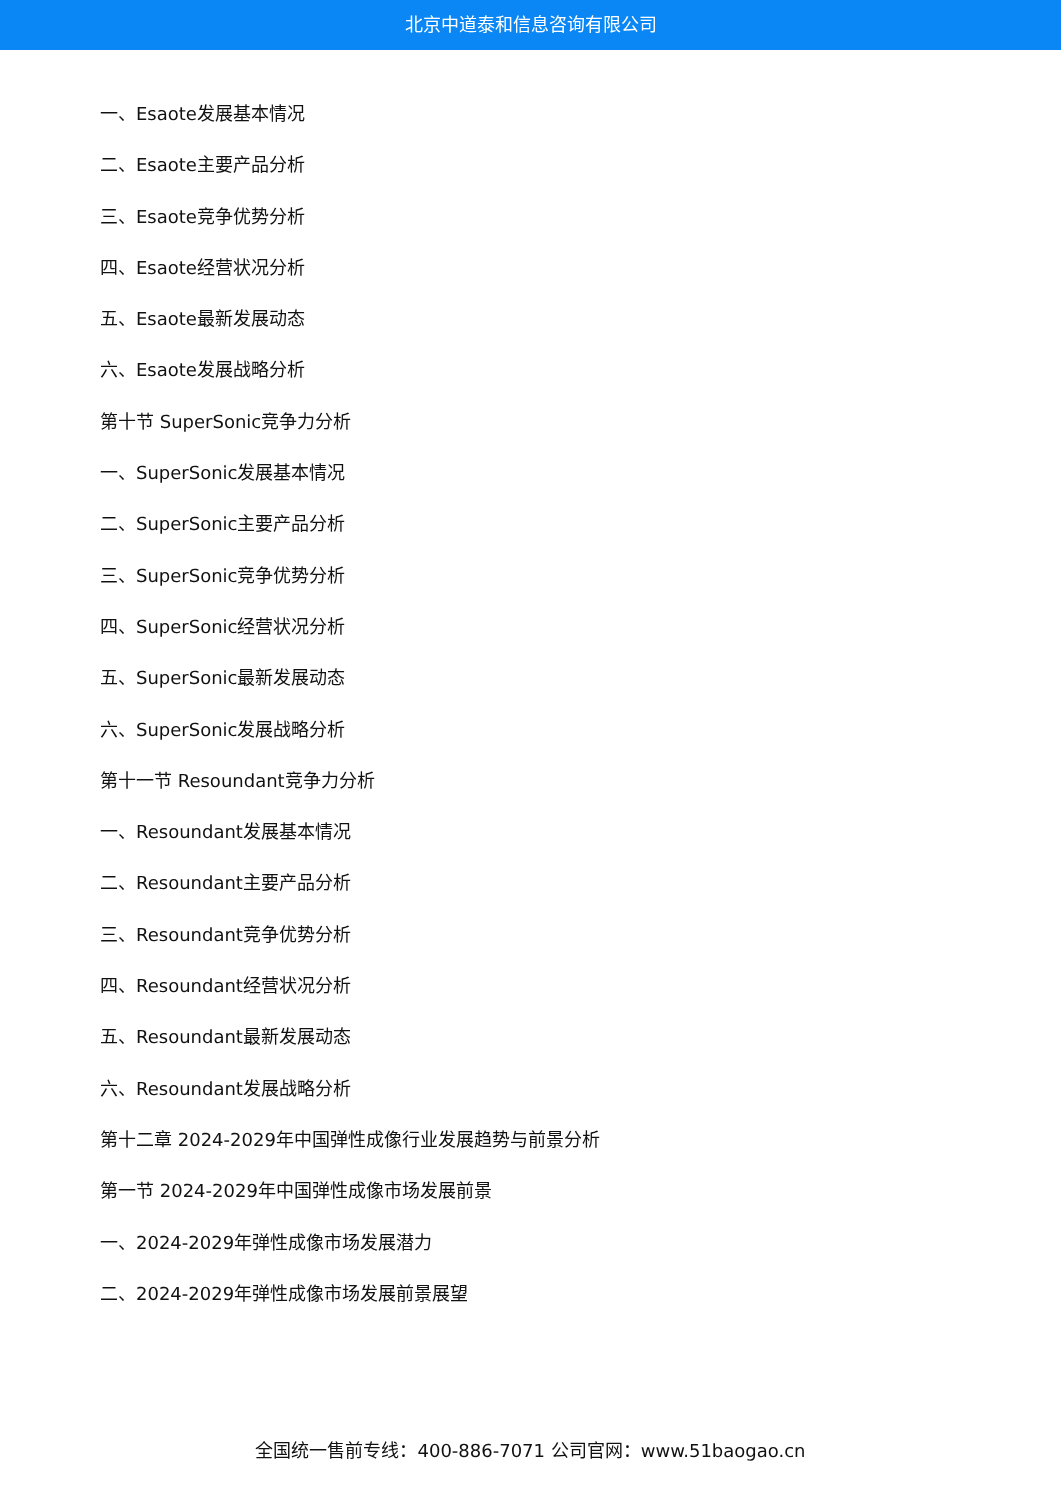北京中道泰和信息咨询有限公司
一、Esaote发展基本情况
二、Esaote主要产品分析
三、Esaote竞争优势分析
四、Esaote经营状况分析
五、Esaote最新发展动态
六、Esaote发展战略分析
第十节 SuperSonic竞争力分析
一、SuperSonic发展基本情况
二、SuperSonic主要产品分析
三、SuperSonic竞争优势分析
四、SuperSonic经营状况分析
五、SuperSonic最新发展动态
六、SuperSonic发展战略分析
第十一节 Resoundant竞争力分析
一、Resoundant发展基本情况
二、Resoundant主要产品分析
三、Resoundant竞争优势分析
四、Resoundant经营状况分析
五、Resoundant最新发展动态
六、Resoundant发展战略分析
第十二章 2024-2029年中国弹性成像行业发展趋势与前景分析
第一节 2024-2029年中国弹性成像市场发展前景
一、2024-2029年弹性成像市场发展潜力
二、2024-2029年弹性成像市场发展前景展望
全国统一售前专线：400-886-7071 公司官网：www.51baogao.cn